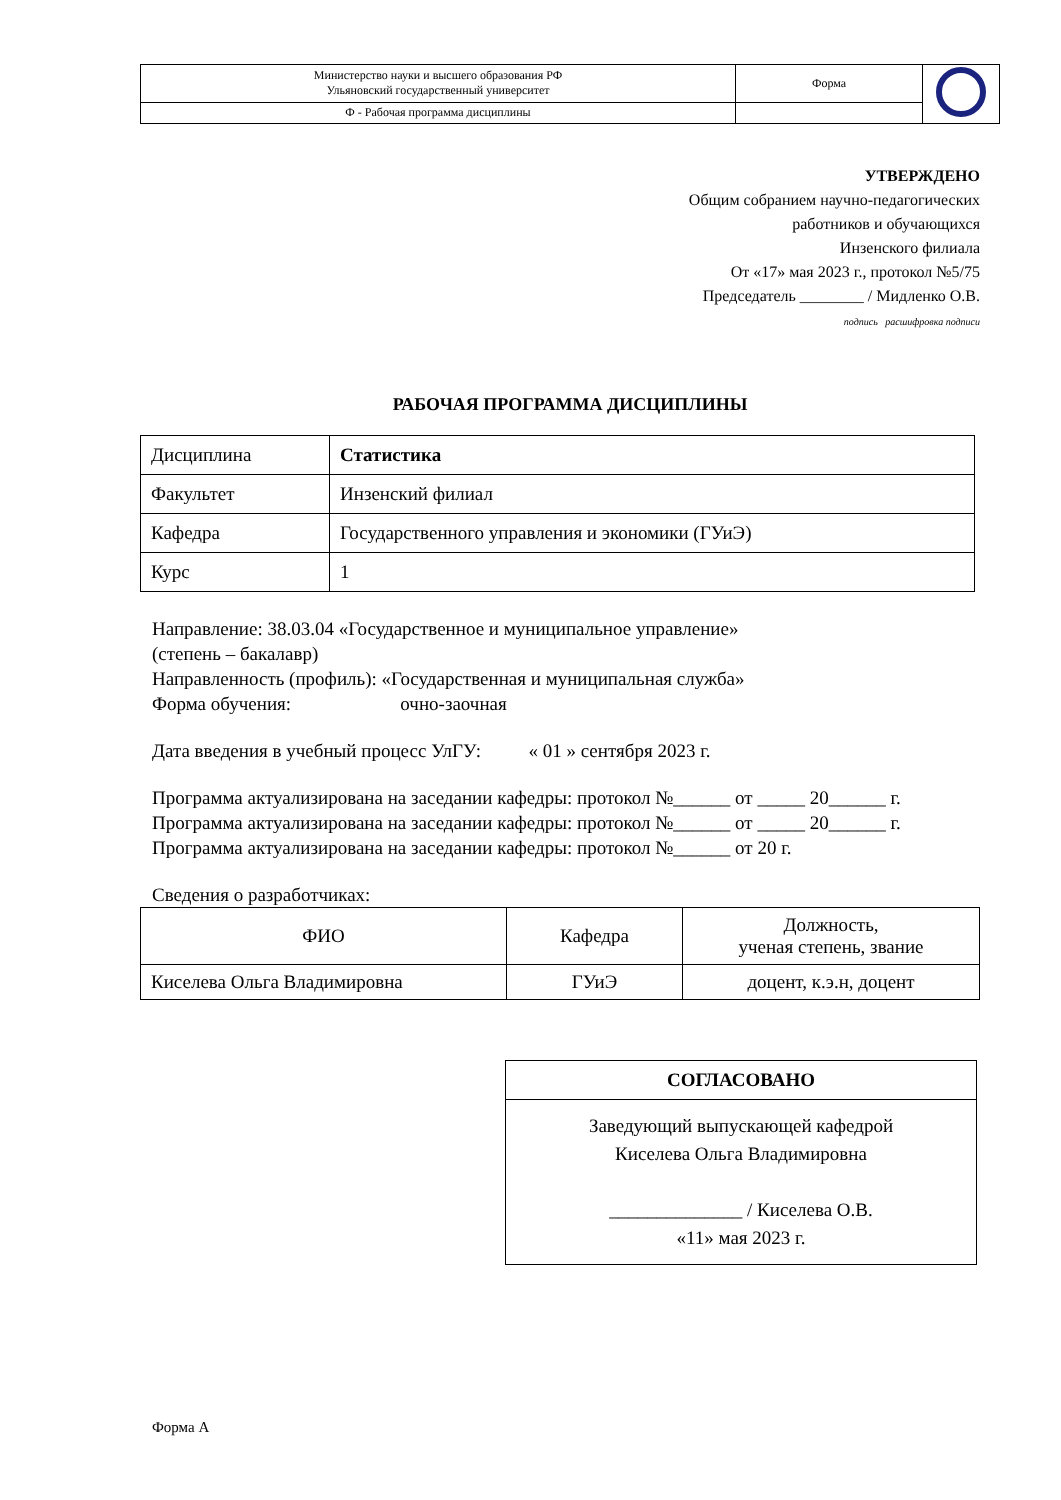| Министерство науки и высшего образования РФ Ульяновский государственный университет | Форма | |
| Ф - Рабочая программа дисциплины | | |
УТВЕРЖДЕНО
Общим собранием научно-педагогических
работников и обучающихся
Инзенского филиала
От «17» мая 2023 г., протокол №5/75
Председатель ________ / Мидленко О.В.
подпись расшифровка подписи
РАБОЧАЯ ПРОГРАММА ДИСЦИПЛИНЫ
| Дисциплина | Статистика |
| Факультет | Инзенский филиал |
| Кафедра | Государственного управления и экономики (ГУиЭ) |
| Курс | 1 |
Направление: 38.03.04 «Государственное и муниципальное управление»
(степень – бакалавр)
Направленность (профиль): «Государственная и муниципальная служба»
Форма обучения: очно-заочная
Дата введения в учебный процесс УлГУ: « 01 » сентября 2023 г.
Программа актуализирована на заседании кафедры: протокол №______ от _____ 20______ г.
Программа актуализирована на заседании кафедры: протокол №______ от _____ 20______ г.
Программа актуализирована на заседании кафедры: протокол №______ от 20 г.
Сведения о разработчиках:
| ФИО | Кафедра | Должность, ученая степень, звание |
| --- | --- | --- |
| Киселева Ольга Владимировна | ГУиЭ | доцент, к.э.н, доцент |
СОГЛАСОВАНО
Заведующий выпускающей кафедрой
Киселева Ольга Владимировна
______________ / Киселева О.В.
«11» мая 2023 г.
Форма А